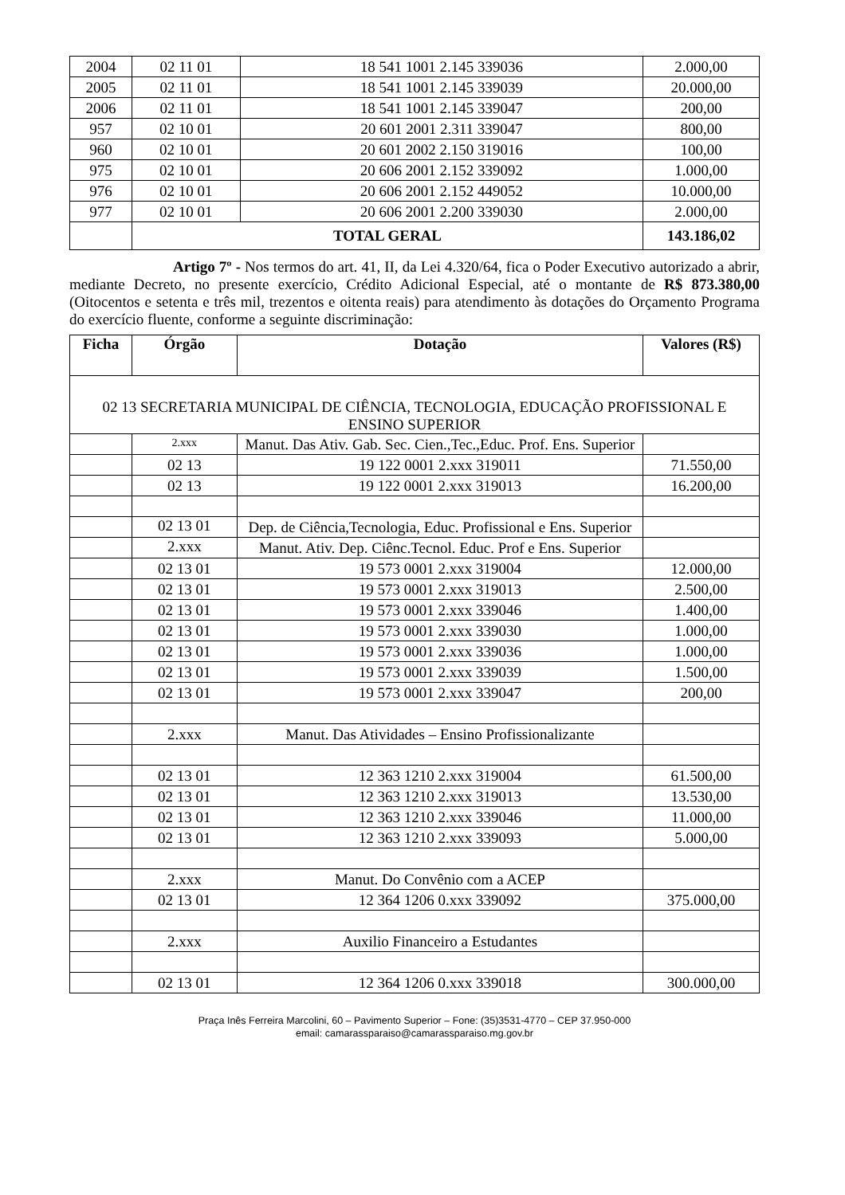| 2004 | 02 11 01 | 18 541 1001 2.145 339036 | 2.000,00 |
| 2005 | 02 11 01 | 18 541 1001 2.145 339039 | 20.000,00 |
| 2006 | 02 11 01 | 18 541 1001 2.145 339047 | 200,00 |
| 957 | 02 10 01 | 20 601 2001 2.311 339047 | 800,00 |
| 960 | 02 10 01 | 20 601 2002 2.150 319016 | 100,00 |
| 975 | 02 10 01 | 20 606 2001 2.152 339092 | 1.000,00 |
| 976 | 02 10 01 | 20 606 2001 2.152 449052 | 10.000,00 |
| 977 | 02 10 01 | 20 606 2001 2.200 339030 | 2.000,00 |
| | TOTAL GERAL | | 143.186,02 |
Artigo 7º - Nos termos do art. 41, II, da Lei 4.320/64, fica o Poder Executivo autorizado a abrir, mediante Decreto, no presente exercício, Crédito Adicional Especial, até o montante de R$ 873.380,00 (Oitocentos e setenta e três mil, trezentos e oitenta reais) para atendimento às dotações do Orçamento Programa do exercício fluente, conforme a seguinte discriminação:
| Ficha | Órgão | Dotação | Valores (R$) |
| --- | --- | --- | --- |
| 02 13 SECRETARIA MUNICIPAL DE CIÊNCIA, TECNOLOGIA, EDUCAÇÃO PROFISSIONAL E ENSINO SUPERIOR | | | |
| | 2.xxx | Manut. Das Ativ. Gab. Sec. Cien.,Tec.,Educ. Prof. Ens. Superior | |
| | 02 13 | 19 122 0001 2.xxx 319011 | 71.550,00 |
| | 02 13 | 19 122 0001 2.xxx 319013 | 16.200,00 |
| | 02 13 01 | Dep. de Ciência,Tecnologia, Educ. Profissional e Ens. Superior | |
| | 2.xxx | Manut. Ativ. Dep. Ciênc.Tecnol. Educ. Prof e Ens. Superior | |
| | 02 13 01 | 19 573 0001 2.xxx 319004 | 12.000,00 |
| | 02 13 01 | 19 573 0001 2.xxx 319013 | 2.500,00 |
| | 02 13 01 | 19 573 0001 2.xxx 339046 | 1.400,00 |
| | 02 13 01 | 19 573 0001 2.xxx 339030 | 1.000,00 |
| | 02 13 01 | 19 573 0001 2.xxx 339036 | 1.000,00 |
| | 02 13 01 | 19 573 0001 2.xxx 339039 | 1.500,00 |
| | 02 13 01 | 19 573 0001 2.xxx 339047 | 200,00 |
| | 2.xxx | Manut. Das Atividades – Ensino Profissionalizante | |
| | 02 13 01 | 12 363 1210 2.xxx 319004 | 61.500,00 |
| | 02 13 01 | 12 363 1210 2.xxx 319013 | 13.530,00 |
| | 02 13 01 | 12 363 1210 2.xxx 339046 | 11.000,00 |
| | 02 13 01 | 12 363 1210 2.xxx 339093 | 5.000,00 |
| | 2.xxx | Manut. Do Convênio com a ACEP | |
| | 02 13 01 | 12 364 1206 0.xxx 339092 | 375.000,00 |
| | 2.xxx | Auxilio Financeiro a Estudantes | |
| | 02 13 01 | 12 364 1206 0.xxx 339018 | 300.000,00 |
Praça Inês Ferreira Marcolini, 60 – Pavimento Superior – Fone: (35)3531-4770 – CEP 37.950-000
email: camarassparaiso@camarassparaiso.mg.gov.br